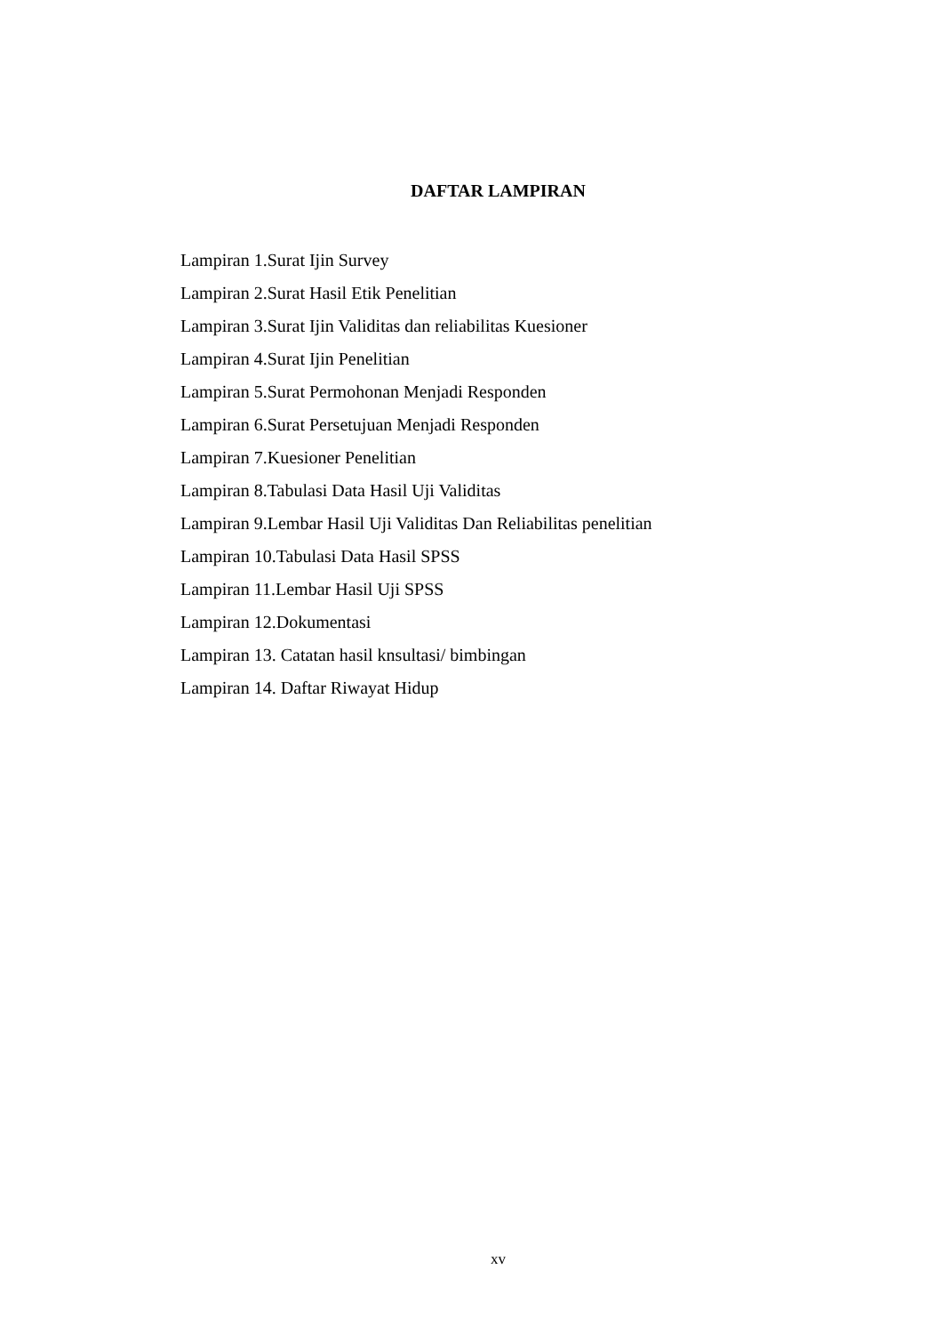DAFTAR LAMPIRAN
Lampiran 1.Surat Ijin Survey
Lampiran 2.Surat Hasil Etik Penelitian
Lampiran 3.Surat Ijin Validitas dan reliabilitas Kuesioner
Lampiran 4.Surat Ijin Penelitian
Lampiran 5.Surat Permohonan Menjadi Responden
Lampiran 6.Surat Persetujuan Menjadi Responden
Lampiran 7.Kuesioner Penelitian
Lampiran 8.Tabulasi Data Hasil Uji Validitas
Lampiran 9.Lembar Hasil Uji Validitas Dan Reliabilitas penelitian
Lampiran 10.Tabulasi Data Hasil SPSS
Lampiran 11.Lembar Hasil Uji SPSS
Lampiran 12.Dokumentasi
Lampiran 13. Catatan hasil knsultasi/ bimbingan
Lampiran 14. Daftar Riwayat Hidup
xv